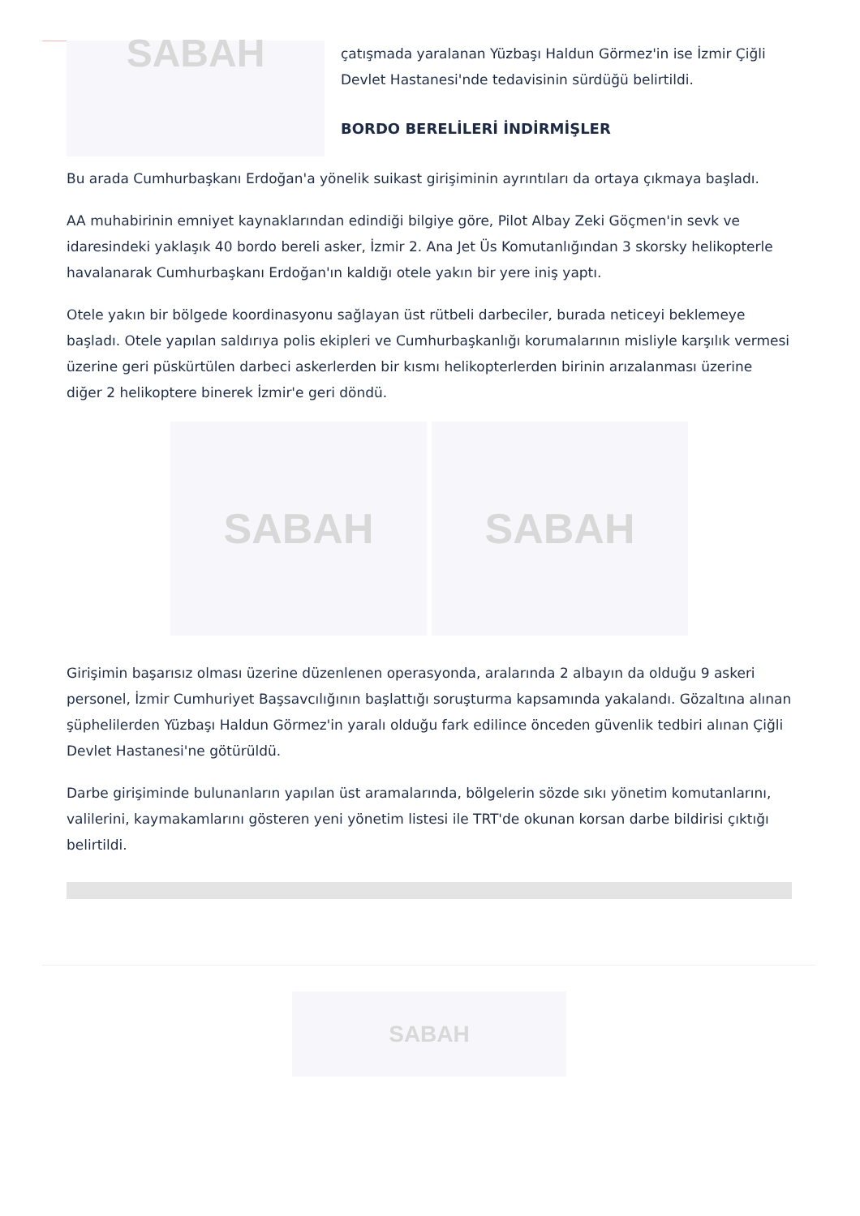SABAH
çatışmada yaralanan Yüzbaşı Haldun Görmez'in ise İzmir Çiğli Devlet Hastanesi'nde tedavisinin sürdüğü belirtildi.
BORDO BERELİLERİ İNDİRMİŞLER
Bu arada Cumhurbaşkanı Erdoğan'a yönelik suikast girişiminin ayrıntıları da ortaya çıkmaya başladı.
AA muhabirinin emniyet kaynaklarından edindiği bilgiye göre, Pilot Albay Zeki Göçmen'in sevk ve idaresindeki yaklaşık 40 bordo bereli asker, İzmir 2. Ana Jet Üs Komutanlığından 3 skorsky helikopterle havalanarak Cumhurbaşkanı Erdoğan'ın kaldığı otele yakın bir yere iniş yaptı.
Otele yakın bir bölgede koordinasyonu sağlayan üst rütbeli darbeciler, burada neticeyi beklemeye başladı. Otele yapılan saldırıya polis ekipleri ve Cumhurbaşkanlığı korumalarının misliyle karşılık vermesi üzerine geri püskürtülen darbeci askerlerden bir kısmı helikopterlerden birinin arızalanması üzerine diğer 2 helikoptere binerek İzmir'e geri döndü.
SABAH SABAH
Girişimin başarısız olması üzerine düzenlenen operasyonda, aralarında 2 albayın da olduğu 9 askeri personel, İzmir Cumhuriyet Başsavcılığının başlattığı soruşturma kapsamında yakalandı. Gözaltına alınan şüphelilerden Yüzbaşı Haldun Görmez'in yaralı olduğu fark edilince önceden güvenlik tedbiri alınan Çiğli Devlet Hastanesi'ne götürüldü.
Darbe girişiminde bulunanların yapılan üst aramalarında, bölgelerin sözde sıkı yönetim komutanlarını, valilerini, kaymakamlarını gösteren yeni yönetim listesi ile TRT'de okunan korsan darbe bildirisi çıktığı belirtildi.
SABAH